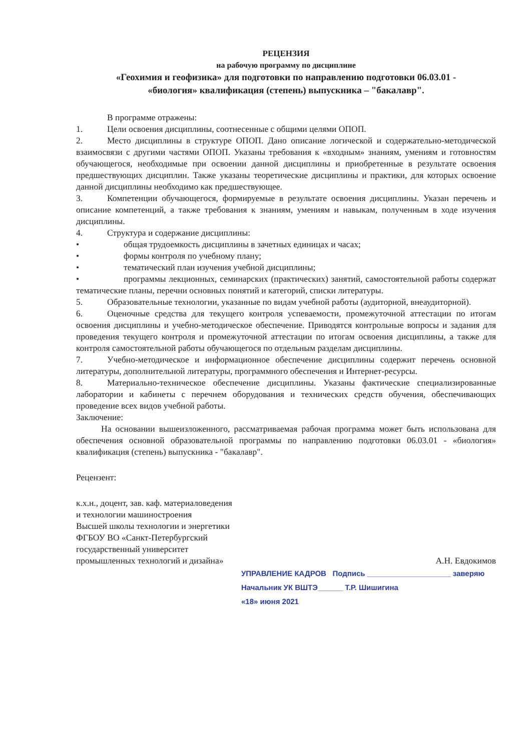РЕЦЕНЗИЯ
на рабочую программу по дисциплине
«Геохимия и геофизика» для подготовки по направлению подготовки 06.03.01 -
«биология» квалификация (степень) выпускника – "бакалавр".
В программе отражены:
1. Цели освоения дисциплины, соотнесенные с общими целями ОПОП.
2. Место дисциплины в структуре ОПОП. Дано описание логической и содержательно-методической взаимосвязи с другими частями ОПОП. Указаны требования к «входным» знаниям, умениям и готовностям обучающегося, необходимые при освоении данной дисциплины и приобретенные в результате освоения предшествующих дисциплин. Также указаны теоретические дисциплины и практики, для которых освоение данной дисциплины необходимо как предшествующее.
3. Компетенции обучающегося, формируемые в результате освоения дисциплины. Указан перечень и описание компетенций, а также требования к знаниям, умениям и навыкам, полученным в ходе изучения дисциплины.
4. Структура и содержание дисциплины:
• общая трудоемкость дисциплины в зачетных единицах и часах;
• формы контроля по учебному плану;
• тематический план изучения учебной дисциплины;
• программы лекционных, семинарских (практических) занятий, самостоятельной работы содержат тематические планы, перечни основных понятий и категорий, списки литературы.
5. Образовательные технологии, указанные по видам учебной работы (аудиторной, внеаудиторной).
6. Оценочные средства для текущего контроля успеваемости, промежуточной аттестации по итогам освоения дисциплины и учебно-методическое обеспечение. Приводятся контрольные вопросы и задания для проведения текущего контроля и промежуточной аттестации по итогам освоения дисциплины, а также для контроля самостоятельной работы обучающегося по отдельным разделам дисциплины.
7. Учебно-методическое и информационное обеспечение дисциплины содержит перечень основной литературы, дополнительной литературы, программного обеспечения и Интернет-ресурсы.
8. Материально-техническое обеспечение дисциплины. Указаны фактические специализированные лаборатории и кабинеты с перечнем оборудования и технических средств обучения, обеспечивающих проведение всех видов учебной работы.
Заключение:
На основании вышеизложенного, рассматриваемая рабочая программа может быть использована для обеспечения основной образовательной программы по направлению подготовки 06.03.01 - «биология» квалификация (степень) выпускника - "бакалавр".
Рецензент:
к.х.н., доцент, зав. каф. материаловедения
и технологии машиностроения
Высшей школы технологии и энергетики
ФГБОУ ВО «Санкт-Петербургский
государственный университет
промышленных технологий и дизайна» А.Н. Евдокимов
УПРАВЛЕНИЕ КАДРОВ Подпись ____________________ заверяю
Начальник УК ВШТЭ______ Т.Р. Шишигина
«18» июня 2021